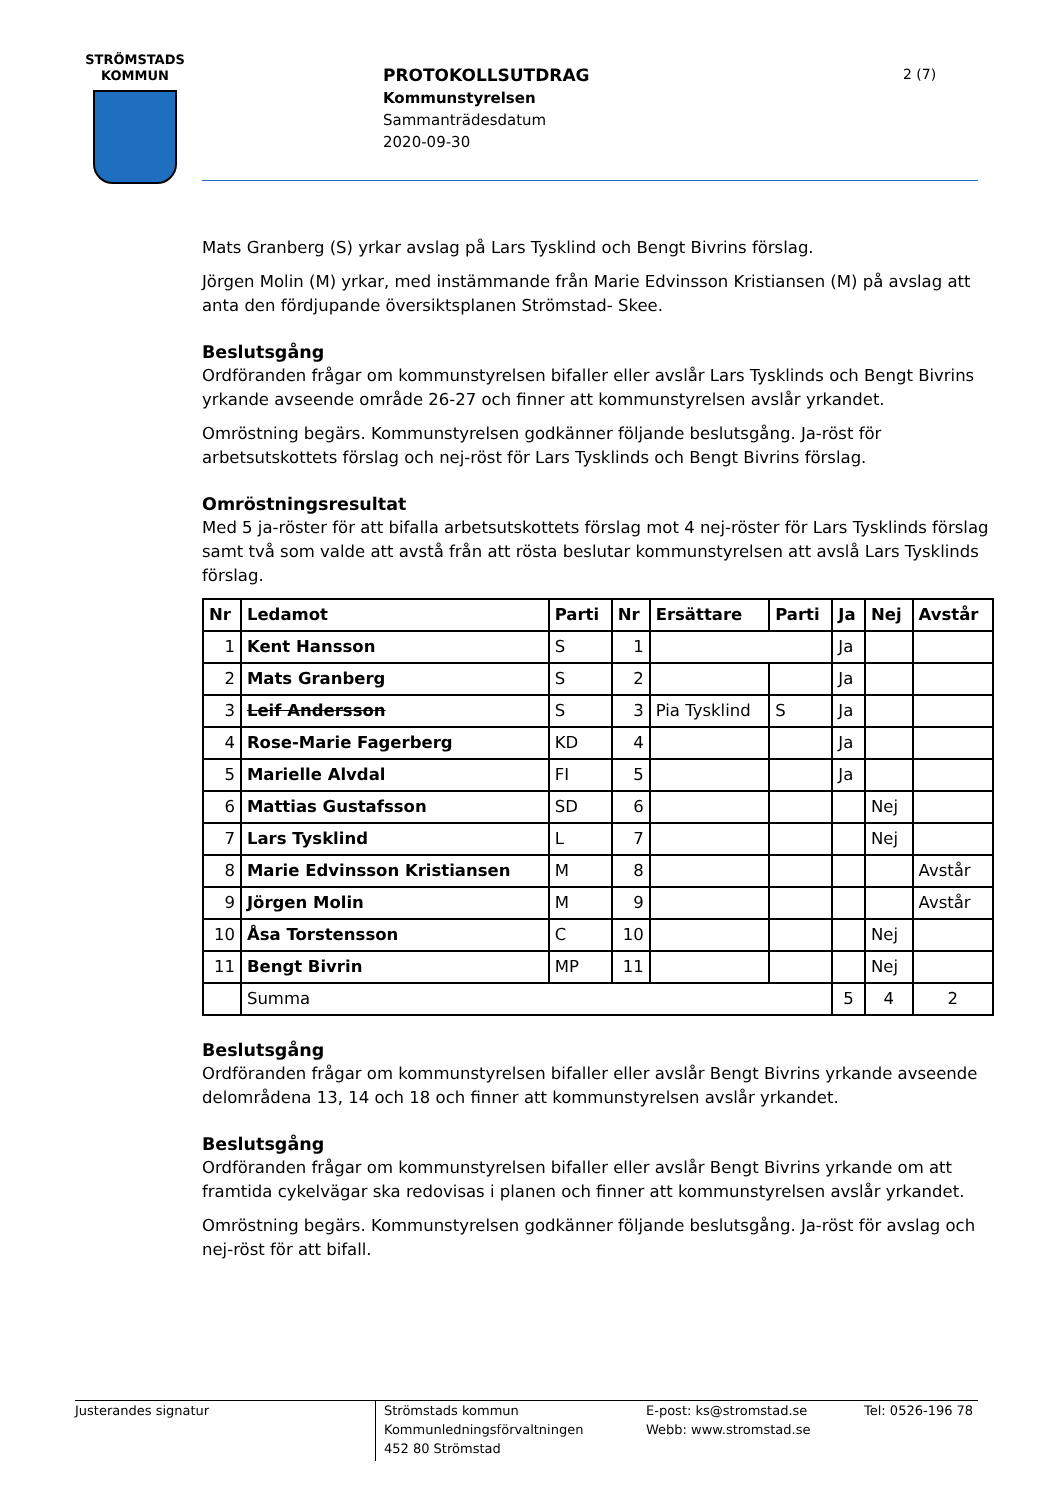STRÖMSTADS
KOMMUN
PROTOKOLLSUTDRAG
Kommunstyrelsen
Sammanträdesdatum
2020-09-30
2 (7)
Mats Granberg (S) yrkar avslag på Lars Tysklind och Bengt Bivrins förslag.
Jörgen Molin (M) yrkar, med instämmande från Marie Edvinsson Kristiansen (M) på avslag att anta den fördjupande översiktsplanen Strömstad- Skee.
Beslutsgång
Ordföranden frågar om kommunstyrelsen bifaller eller avslår Lars Tysklinds och Bengt Bivrins yrkande avseende område 26-27 och finner att kommunstyrelsen avslår yrkandet.
Omröstning begärs. Kommunstyrelsen godkänner följande beslutsgång. Ja-röst för arbetsutskottets förslag och nej-röst för Lars Tysklinds och Bengt Bivrins förslag.
Omröstningsresultat
Med 5 ja-röster för att bifalla arbetsutskottets förslag mot 4 nej-röster för Lars Tysklinds förslag samt två som valde att avstå från att rösta beslutar kommunstyrelsen att avslå Lars Tysklinds förslag.
| Nr | Ledamot | Parti | Nr | Ersättare | Parti | Ja | Nej | Avstår |
| --- | --- | --- | --- | --- | --- | --- | --- | --- |
| 1 | Kent Hansson | S | 1 | | | Ja | | |
| 2 | Mats Granberg | S | 2 | | | Ja | | |
| 3 | Leif Andersson | S | 3 | Pia Tysklind | S | Ja | | |
| 4 | Rose-Marie Fagerberg | KD | 4 | | | Ja | | |
| 5 | Marielle Alvdal | FI | 5 | | | Ja | | |
| 6 | Mattias Gustafsson | SD | 6 | | | | Nej | |
| 7 | Lars Tysklind | L | 7 | | | | Nej | |
| 8 | Marie Edvinsson Kristiansen | M | 8 | | | | | Avstår |
| 9 | Jörgen Molin | M | 9 | | | | | Avstår |
| 10 | Åsa Torstensson | C | 10 | | | | Nej | |
| 11 | Bengt Bivrin | MP | 11 | | | | Nej | |
| | Summa | | | | | 5 | 4 | 2 |
Beslutsgång
Ordföranden frågar om kommunstyrelsen bifaller eller avslår Bengt Bivrins yrkande avseende delområdena 13, 14 och 18 och finner att kommunstyrelsen avslår yrkandet.
Beslutsgång
Ordföranden frågar om kommunstyrelsen bifaller eller avslår Bengt Bivrins yrkande om att framtida cykelvägar ska redovisas i planen och finner att kommunstyrelsen avslår yrkandet.
Omröstning begärs. Kommunstyrelsen godkänner följande beslutsgång. Ja-röst för avslag och nej-röst för att bifall.
Justerandes signatur
Strömstads kommun
Kommunledningsförvaltningen
452 80 Strömstad
E-post: ks@stromstad.se
Webb: www.stromstad.se
Tel: 0526-196 78